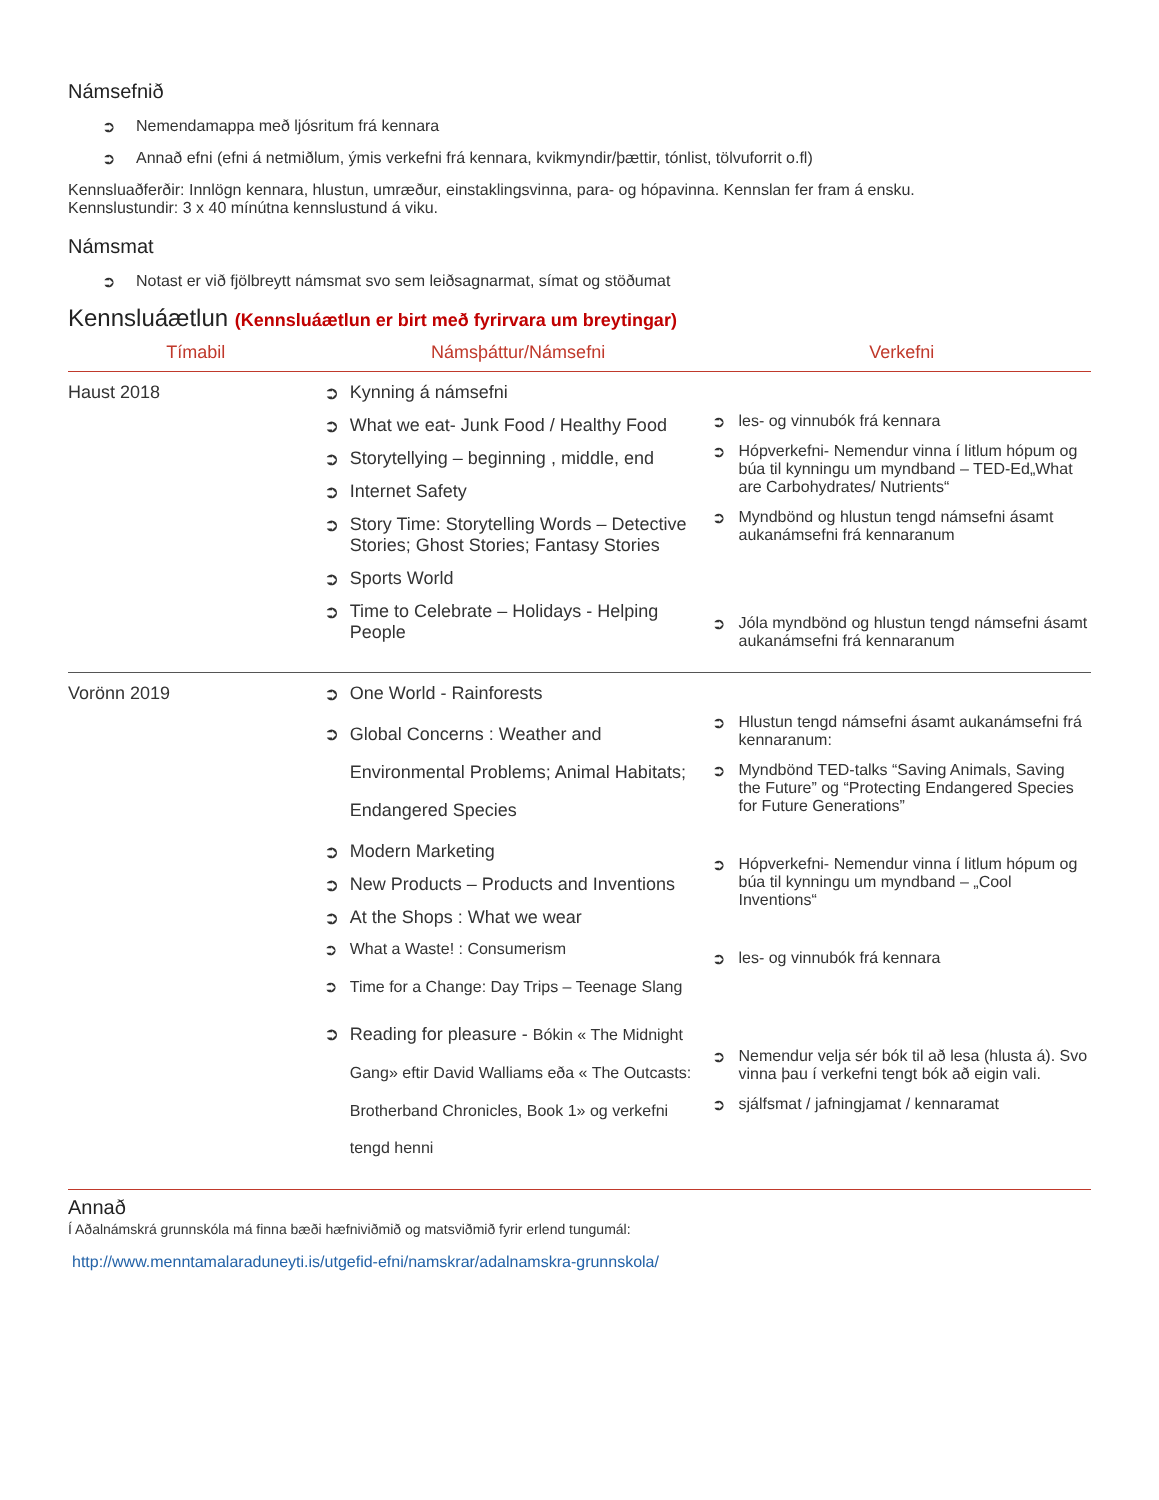Námsefnið
➲ Nemendamappa með ljósritum frá kennara
➲ Annað efni (efni á netmiðlum, ýmis verkefni frá kennara, kvikmyndir/þættir, tónlist, tölvuforrit o.fl)
Kennsluaðferðir: Innlögn kennara, hlustun, umræður, einstaklingsvinna, para- og hópavinna. Kennslan fer fram á ensku.
Kennslustundir: 3 x 40 mínútna kennslustund á viku.
Námsmat
➲ Notast er við fjölbreytt námsmat svo sem leiðsagnarmat, símat og stöðumat
Kennsluáætlun (Kennsluáætlun er birt með fyrirvara um breytingar)
| Tímabil | Námsþáttur/Námsefni | Verkefni |
| --- | --- | --- |
| Haust 2018 | ➲ Kynning á námsefni ➲ What we eat- Junk Food / Healthy Food ➲ Storytellying – beginning , middle, end ➲ Internet Safety ➲ Story Time: Storytelling Words – Detective Stories; Ghost Stories; Fantasy Stories ➲ Sports World ➲ Time to Celebrate – Holidays - Helping People | ➲ les- og vinnubók frá kennara ➲ Hópverkefni- Nemendur vinna í litlum hópum og búa til kynningu um myndband – TED-Ed„What are Carbohydrates/ Nutrients“ ➲ Myndbönd og hlustun tengd námsefni ásamt aukanámsefni frá kennaranum ➲ Jóla myndbönd og hlustun tengd námsefni ásamt aukanámsefni frá kennaranum |
| Vorönn 2019 | ➲ One World - Rainforests ➲ Global Concerns : Weather and Environmental Problems; Animal Habitats; Endangered Species ➲ Modern Marketing ➲ New Products – Products and Inventions ➲ At the Shops : What we wear ➲ What a Waste! : Consumerism ➲ Time for a Change: Day Trips – Teenage Slang ➲ Reading for pleasure - Bókin « The Midnight Gang» eftir David Walliams eða « The Outcasts: Brotherband Chronicles, Book 1» og verkefni tengd henni | ➲ Hlustun tengd námsefni ásamt aukanámsefni frá kennaranum: ➲ Myndbönd TED-talks “Saving Animals, Saving the Future” og “Protecting Endangered Species for Future Generations” ➲ Hópverkefni- Nemendur vinna í litlum hópum og búa til kynningu um myndband – „Cool Inventions“ ➲ les- og vinnubók frá kennara ➲ Nemendur velja sér bók til að lesa (hlusta á). Svo vinna þau í verkefni tengt bók að eigin vali. ➲ sjálfsmat / jafningjamat / kennaramat |
Annað
Í Aðalnámskrá grunnskóla má finna bæði hæfniviðmið og matsviðmið fyrir erlend tungumál:
http://www.menntamalaraduneyti.is/utgefid-efni/namskrar/adalnamskra-grunnskola/